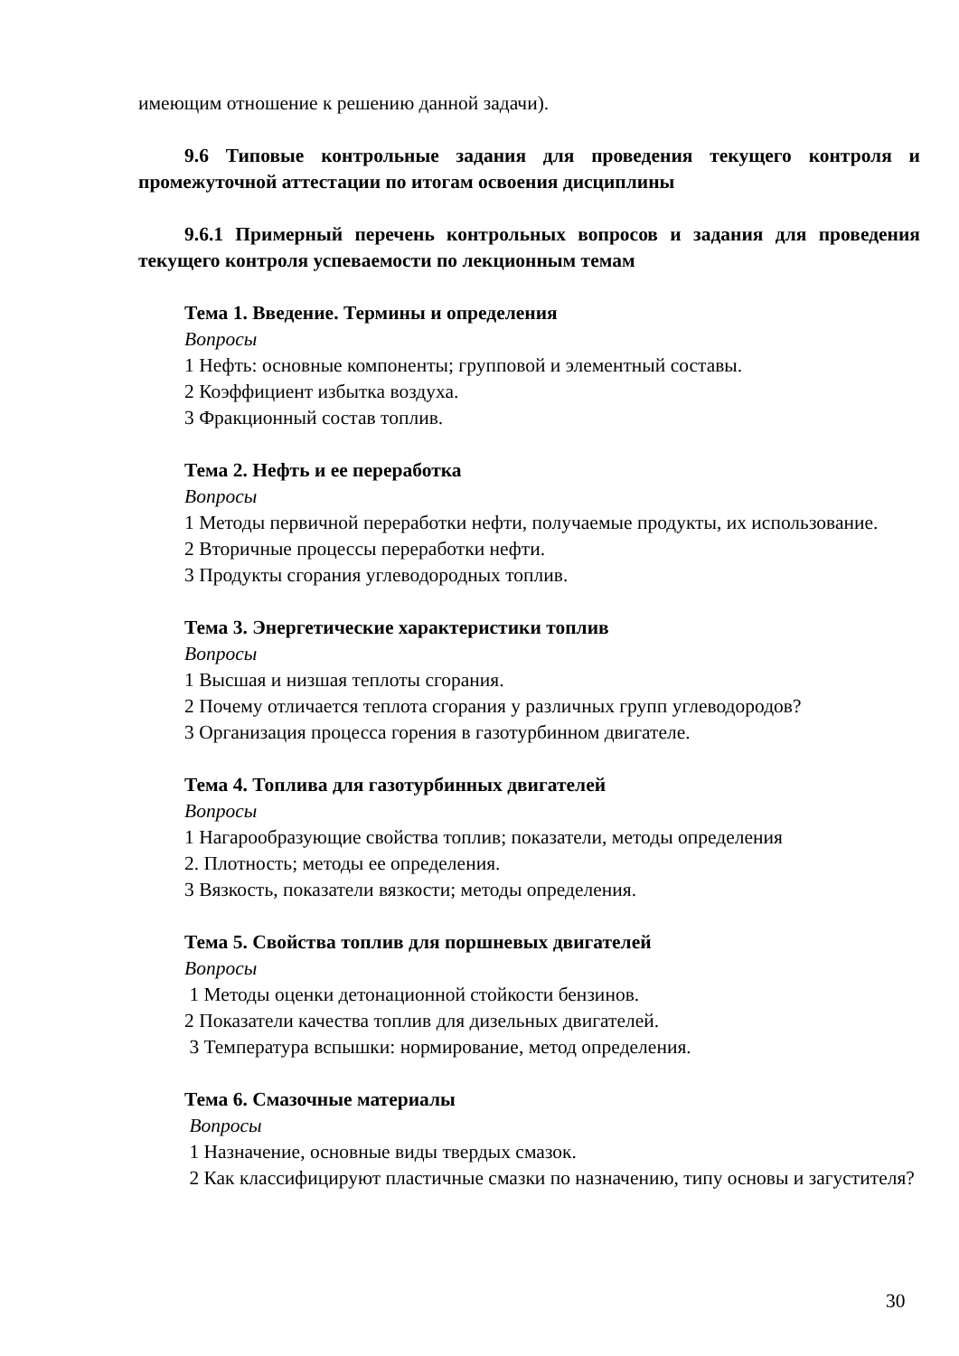имеющим отношение к решению данной задачи).
9.6 Типовые контрольные задания для проведения текущего контроля и промежуточной аттестации по итогам освоения дисциплины
9.6.1 Примерный перечень контрольных вопросов и задания для проведения текущего контроля успеваемости по лекционным темам
Тема 1. Введение. Термины и определения
Вопросы
1 Нефть: основные компоненты; групповой и элементный составы.
2 Коэффициент избытка воздуха.
3 Фракционный состав топлив.
Тема 2. Нефть и ее переработка
Вопросы
1 Методы первичной переработки нефти, получаемые продукты, их использование.
2 Вторичные процессы переработки нефти.
3 Продукты сгорания углеводородных топлив.
Тема 3. Энергетические характеристики топлив
Вопросы
1 Высшая и низшая теплоты сгорания.
2 Почему отличается теплота сгорания у различных групп углеводородов?
3 Организация процесса горения в газотурбинном двигателе.
Тема 4. Топлива для газотурбинных двигателей
Вопросы
1 Нагарообразующие свойства топлив; показатели, методы определения
2. Плотность; методы ее определения.
3 Вязкость, показатели вязкости; методы определения.
Тема 5. Свойства топлив для поршневых двигателей
Вопросы
1 Методы оценки детонационной стойкости бензинов.
2 Показатели качества топлив для дизельных двигателей.
3 Температура вспышки: нормирование, метод определения.
Тема 6. Смазочные материалы
Вопросы
1 Назначение, основные виды твердых смазок.
2 Как классифицируют пластичные смазки по назначению, типу основы и загустителя?
30